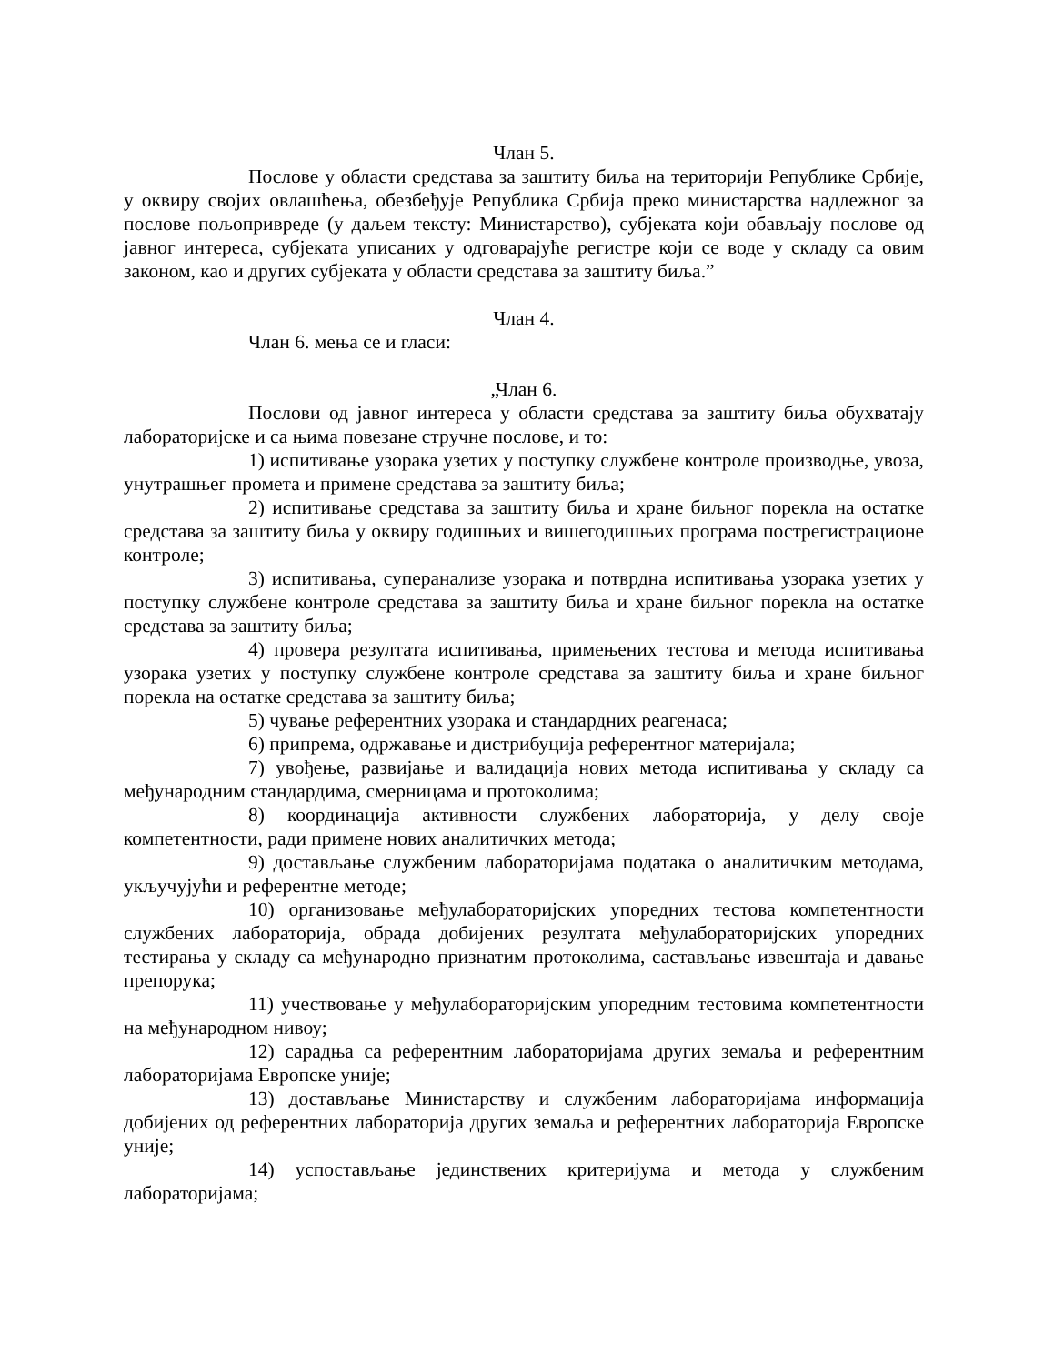Члан 5.
Послове у области средстава за заштиту биља на територији Републике Србије, у оквиру својих овлашћења, обезбеђује Република Србија преко министарства надлежног за послове пољопривреде (у даљем тексту: Министарство), субјеката који обављају послове од јавног интереса, субјеката уписаних у одговарајуће регистре који се воде у складу са овим законом, као и других субјеката у области средстава за заштиту биља.”
Члан 4.
Члан 6. мења се и гласи:
„Члан 6.
Послови од јавног интереса у области средстава за заштиту биља обухватају лабораторијске и са њима повезане стручне послове, и то:
1) испитивање узорака узетих у поступку службене контроле производње, увоза, унутрашњег промета и примене средстава за заштиту биља;
2) испитивање средстава за заштиту биља и хране биљног порекла на остатке средстава за заштиту биља у оквиру годишњих и вишегодишњих програма пострегистрационе контроле;
3) испитивања, суперанализе узорака и потврдна испитивања узорака узетих у поступку службене контроле средстава за заштиту биља и хране биљног порекла на остатке средстава за заштиту биља;
4) провера резултата испитивања, примењених тестова и метода испитивања узорака узетих у поступку службене контроле средстава за заштиту биља и хране биљног порекла на остатке средстава за заштиту биља;
5) чување референтних узорака и стандардних реагенаса;
6) припрема, одржавање и дистрибуција референтног материјала;
7) увођење, развијање и валидација нових метода испитивања у складу са међународним стандардима, смерницама и протоколима;
8) координација активности службених лабораторија, у делу своје компетентности, ради примене нових аналитичких метода;
9) достављање службеним лабораторијама података о аналитичким методама, укључујући и референтне методе;
10) организовање међулабораторијских упоредних тестова компетентности службених лабораторија, обрада добијених резултата међулабораторијских упоредних тестирања у складу са међународно признатим протоколима, састављање извештаја и давање препорука;
11) учествовање у међулабораторијским упоредним тестовима компетентности на међународном нивоу;
12) сарадња са референтним лабораторијама других земаља и референтним лабораторијама Европске уније;
13) достављање Министарству и службеним лабораторијама информација добијених од референтних лабораторија других земаља и референтних лабораторија Европске уније;
14) успостављање јединствених критеријума и метода у службеним лабораторијама;